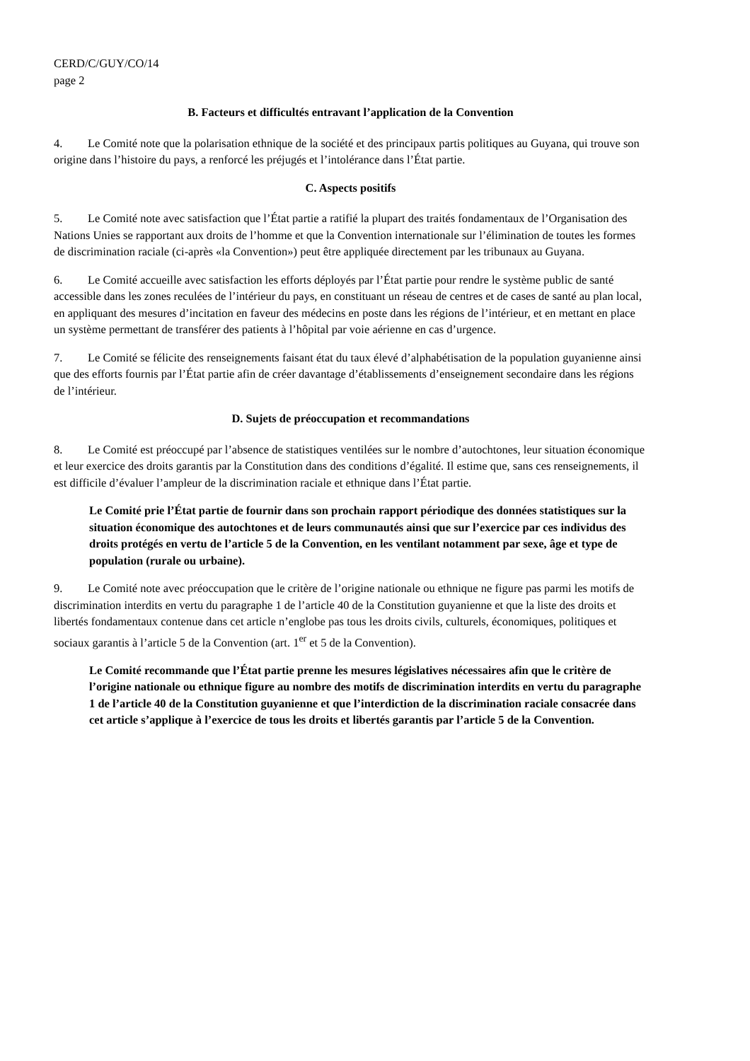CERD/C/GUY/CO/14
page 2
B. Facteurs et difficultés entravant l’application de la Convention
4. Le Comité note que la polarisation ethnique de la société et des principaux partis politiques au Guyana, qui trouve son origine dans l’histoire du pays, a renforcé les préjugés et l’intolérance dans l’État partie.
C. Aspects positifs
5. Le Comité note avec satisfaction que l’État partie a ratifié la plupart des traités fondamentaux de l’Organisation des Nations Unies se rapportant aux droits de l’homme et que la Convention internationale sur l’élimination de toutes les formes de discrimination raciale (ci-après «la Convention») peut être appliquée directement par les tribunaux au Guyana.
6. Le Comité accueille avec satisfaction les efforts déployés par l’État partie pour rendre le système public de santé accessible dans les zones reculées de l’intérieur du pays, en constituant un réseau de centres et de cases de santé au plan local, en appliquant des mesures d’incitation en faveur des médecins en poste dans les régions de l’intérieur, et en mettant en place un système permettant de transférer des patients à l’hôpital par voie aérienne en cas d’urgence.
7. Le Comité se félicite des renseignements faisant état du taux élevé d’alphabétisation de la population guyanienne ainsi que des efforts fournis par l’État partie afin de créer davantage d’établissements d’enseignement secondaire dans les régions de l’intérieur.
D. Sujets de préoccupation et recommandations
8. Le Comité est préoccupé par l’absence de statistiques ventilées sur le nombre d’autochtones, leur situation économique et leur exercice des droits garantis par la Constitution dans des conditions d’égalité. Il estime que, sans ces renseignements, il est difficile d’évaluer l’ampleur de la discrimination raciale et ethnique dans l’État partie.
Le Comité prie l’État partie de fournir dans son prochain rapport périodique des données statistiques sur la situation économique des autochtones et de leurs communautés ainsi que sur l’exercice par ces individus des droits protégés en vertu de l’article 5 de la Convention, en les ventilant notamment par sexe, âge et type de population (rurale ou urbaine).
9. Le Comité note avec préoccupation que le critère de l’origine nationale ou ethnique ne figure pas parmi les motifs de discrimination interdits en vertu du paragraphe 1 de l’article 40 de la Constitution guyanienne et que la liste des droits et libertés fondamentaux contenue dans cet article n’englobe pas tous les droits civils, culturels, économiques, politiques et sociaux garantis à l’article 5 de la Convention (art. 1<sup>er</sup> et 5 de la Convention).
Le Comité recommande que l’État partie prenne les mesures législatives nécessaires afin que le critère de l’origine nationale ou ethnique figure au nombre des motifs de discrimination interdits en vertu du paragraphe 1 de l’article 40 de la Constitution guyanienne et que l’interdiction de la discrimination raciale consacrée dans cet article s’applique à l’exercice de tous les droits et libertés garantis par l’article 5 de la Convention.